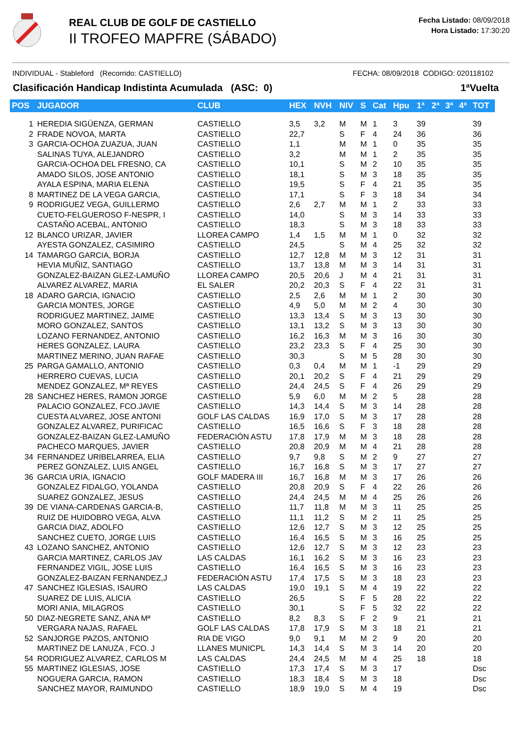REAL CLUB DE GOLF DE CASTIELLO
II TROFEO MAPFRE (SÁBADO)
Fecha Listado: 08/09/2018
Hora Listado: 17:30:20
INDIVIDUAL - Stableford (Recorrido: CASTIELLO) FECHA: 08/09/2018 CODIGO: 020118102
Clasificación Handicap Indistinta Acumulada (ASC: 0) 1ªVuelta
| POS | JUGADOR | CLUB | HEX | NVH | NIV | S | Cat | Hpu | 1ª | 2ª | 3ª | 4ª | TOT |
| --- | --- | --- | --- | --- | --- | --- | --- | --- | --- | --- | --- | --- | --- |
| 1 | HEREDIA SIGÜENZA, GERMAN | CASTIELLO | 3,5 | 3,2 | M | M | 1 | 3 | 39 | | | | 39 |
| 2 | FRADE NOVOA, MARTA | CASTIELLO | 22,7 | | S | F | 4 | 24 | 36 | | | | 36 |
| 3 | GARCIA-OCHOA ZUAZUA, JUAN | CASTIELLO | 1,1 | | M | M | 1 | 0 | 35 | | | | 35 |
| | SALINAS TUYA, ALEJANDRO | CASTIELLO | 3,2 | | M | M | 1 | 2 | 35 | | | | 35 |
| | GARCIA-OCHOA DEL FRESNO, CA | CASTIELLO | 10,1 | | S | M | 2 | 10 | 35 | | | | 35 |
| | AMADO SILOS, JOSE ANTONIO | CASTIELLO | 18,1 | | S | M | 3 | 18 | 35 | | | | 35 |
| | AYALA ESPINA, MARIA ELENA | CASTIELLO | 19,5 | | S | F | 4 | 21 | 35 | | | | 35 |
| 8 | MARTINEZ DE LA VEGA GARCIA, | CASTIELLO | 17,1 | | S | F | 3 | 18 | 34 | | | | 34 |
| 9 | RODRIGUEZ VEGA, GUILLERMO | CASTIELLO | 2,6 | 2,7 | M | M | 1 | 2 | 33 | | | | 33 |
| | CUETO-FELGUEROSO F-NESPR, I | CASTIELLO | 14,0 | | S | M | 3 | 14 | 33 | | | | 33 |
| | CASTAÑO ACEBAL, ANTONIO | CASTIELLO | 18,3 | | S | M | 3 | 18 | 33 | | | | 33 |
| 12 | BLANCO URIZAR, JAVIER | LLOREA CAMPO | 1,4 | 1,5 | M | M | 1 | 0 | 32 | | | | 32 |
| | AYESTA GONZALEZ, CASIMIRO | CASTIELLO | 24,5 | | S | M | 4 | 25 | 32 | | | | 32 |
| 14 | TAMARGO GARCIA, BORJA | CASTIELLO | 12,7 | 12,8 | M | M | 3 | 12 | 31 | | | | 31 |
| | HEVIA MUÑIZ, SANTIAGO | CASTIELLO | 13,7 | 13,8 | M | M | 3 | 14 | 31 | | | | 31 |
| | GONZALEZ-BAIZAN GLEZ-LAMUÑO | LLOREA CAMPO | 20,5 | 20,6 | J | M | 4 | 21 | 31 | | | | 31 |
| | ALVAREZ ALVAREZ, MARIA | EL SALER | 20,2 | 20,3 | S | F | 4 | 22 | 31 | | | | 31 |
| 18 | ADARO GARCIA, IGNACIO | CASTIELLO | 2,5 | 2,6 | M | M | 1 | 2 | 30 | | | | 30 |
| | GARCIA MONTES, JORGE | CASTIELLO | 4,9 | 5,0 | M | M | 2 | 4 | 30 | | | | 30 |
| | RODRIGUEZ MARTINEZ, JAIME | CASTIELLO | 13,3 | 13,4 | S | M | 3 | 13 | 30 | | | | 30 |
| | MORO GONZALEZ, SANTOS | CASTIELLO | 13,1 | 13,2 | S | M | 3 | 13 | 30 | | | | 30 |
| | LOZANO FERNANDEZ, ANTONIO | CASTIELLO | 16,2 | 16,3 | M | M | 3 | 16 | 30 | | | | 30 |
| | HERES GONZALEZ, LAURA | CASTIELLO | 23,2 | 23,3 | S | F | 4 | 25 | 30 | | | | 30 |
| | MARTINEZ MERINO, JUAN RAFAE | CASTIELLO | 30,3 | | S | M | 5 | 28 | 30 | | | | 30 |
| 25 | PARGA GAMALLO, ANTONIO | CASTIELLO | 0,3 | 0,4 | M | M | 1 | -1 | 29 | | | | 29 |
| | HERRERO CUEVAS, LUCIA | CASTIELLO | 20,1 | 20,2 | S | F | 4 | 21 | 29 | | | | 29 |
| | MENDEZ GONZALEZ, Mª REYES | CASTIELLO | 24,4 | 24,5 | S | F | 4 | 26 | 29 | | | | 29 |
| 28 | SANCHEZ HERES, RAMON JORGE | CASTIELLO | 5,9 | 6,0 | M | M | 2 | 5 | 28 | | | | 28 |
| | PALACIO GONZALEZ, FCO.JAVIE | CASTIELLO | 14,3 | 14,4 | S | M | 3 | 14 | 28 | | | | 28 |
| | CUESTA ALVAREZ, JOSE ANTONI | GOLF LAS CALDAS | 16,9 | 17,0 | S | M | 3 | 17 | 28 | | | | 28 |
| | GONZALEZ ALVAREZ, PURIFICAC | CASTIELLO | 16,5 | 16,6 | S | F | 3 | 18 | 28 | | | | 28 |
| | GONZALEZ-BAIZAN GLEZ-LAMUÑO | FEDERACIÓN ASTU | 17,8 | 17,9 | M | M | 3 | 18 | 28 | | | | 28 |
| | PACHECO MARQUES, JAVIER | CASTIELLO | 20,8 | 20,9 | M | M | 4 | 21 | 28 | | | | 28 |
| 34 | FERNANDEZ URIBELARREA, ELIA | CASTIELLO | 9,7 | 9,8 | S | M | 2 | 9 | 27 | | | | 27 |
| | PEREZ GONZALEZ, LUIS ANGEL | CASTIELLO | 16,7 | 16,8 | S | M | 3 | 17 | 27 | | | | 27 |
| 36 | GARCIA URIA, IGNACIO | GOLF MADERA III | 16,7 | 16,8 | M | M | 3 | 17 | 26 | | | | 26 |
| | GONZALEZ FIDALGO, YOLANDA | CASTIELLO | 20,8 | 20,9 | S | F | 4 | 22 | 26 | | | | 26 |
| | SUAREZ GONZALEZ, JESUS | CASTIELLO | 24,4 | 24,5 | M | M | 4 | 25 | 26 | | | | 26 |
| 39 | DE VIANA-CARDENAS GARCIA-B, | CASTIELLO | 11,7 | 11,8 | M | M | 3 | 11 | 25 | | | | 25 |
| | RUIZ DE HUIDOBRO VEGA, ALVA | CASTIELLO | 11,1 | 11,2 | S | M | 2 | 11 | 25 | | | | 25 |
| | GARCIA DIAZ, ADOLFO | CASTIELLO | 12,6 | 12,7 | S | M | 3 | 12 | 25 | | | | 25 |
| | SANCHEZ CUETO, JORGE LUIS | CASTIELLO | 16,4 | 16,5 | S | M | 3 | 16 | 25 | | | | 25 |
| 43 | LOZANO SANCHEZ, ANTONIO | CASTIELLO | 12,6 | 12,7 | S | M | 3 | 12 | 23 | | | | 23 |
| | GARCIA MARTINEZ, CARLOS JAV | LAS CALDAS | 16,1 | 16,2 | S | M | 3 | 16 | 23 | | | | 23 |
| | FERNANDEZ VIGIL, JOSE LUIS | CASTIELLO | 16,4 | 16,5 | S | M | 3 | 16 | 23 | | | | 23 |
| | GONZALEZ-BAIZAN FERNANDEZ,J | FEDERACIÓN ASTU | 17,4 | 17,5 | S | M | 3 | 18 | 23 | | | | 23 |
| 47 | SANCHEZ IGLESIAS, ISAURO | LAS CALDAS | 19,0 | 19,1 | S | M | 4 | 19 | 22 | | | | 22 |
| | SUAREZ DE LUIS, ALICIA | CASTIELLO | 26,5 | | S | F | 5 | 28 | 22 | | | | 22 |
| | MORI ANIA, MILAGROS | CASTIELLO | 30,1 | | S | F | 5 | 32 | 22 | | | | 22 |
| 50 | DIAZ-NEGRETE SANZ, ANA Mª | CASTIELLO | 8,2 | 8,3 | S | F | 2 | 9 | 21 | | | | 21 |
| | VERGARA NAJAS, RAFAEL | GOLF LAS CALDAS | 17,8 | 17,9 | S | M | 3 | 18 | 21 | | | | 21 |
| 52 | SANJORGE PAZOS, ANTONIO | RIA DE VIGO | 9,0 | 9,1 | M | M | 2 | 9 | 20 | | | | 20 |
| | MARTINEZ DE LANUZA , FCO. J | LLANES MUNICPL | 14,3 | 14,4 | S | M | 3 | 14 | 20 | | | | 20 |
| 54 | RODRIGUEZ ALVAREZ, CARLOS M | LAS CALDAS | 24,4 | 24,5 | M | M | 4 | 25 | 18 | | | | 18 |
| 55 | MARTINEZ IGLESIAS, JOSE | CASTIELLO | 17,3 | 17,4 | S | M | 3 | 17 | | | | | Dsc |
| | NOGUERA GARCIA, RAMON | CASTIELLO | 18,3 | 18,4 | S | M | 3 | 18 | | | | | Dsc |
| | SANCHEZ MAYOR, RAIMUNDO | CASTIELLO | 18,9 | 19,0 | S | M | 4 | 19 | | | | | Dsc |